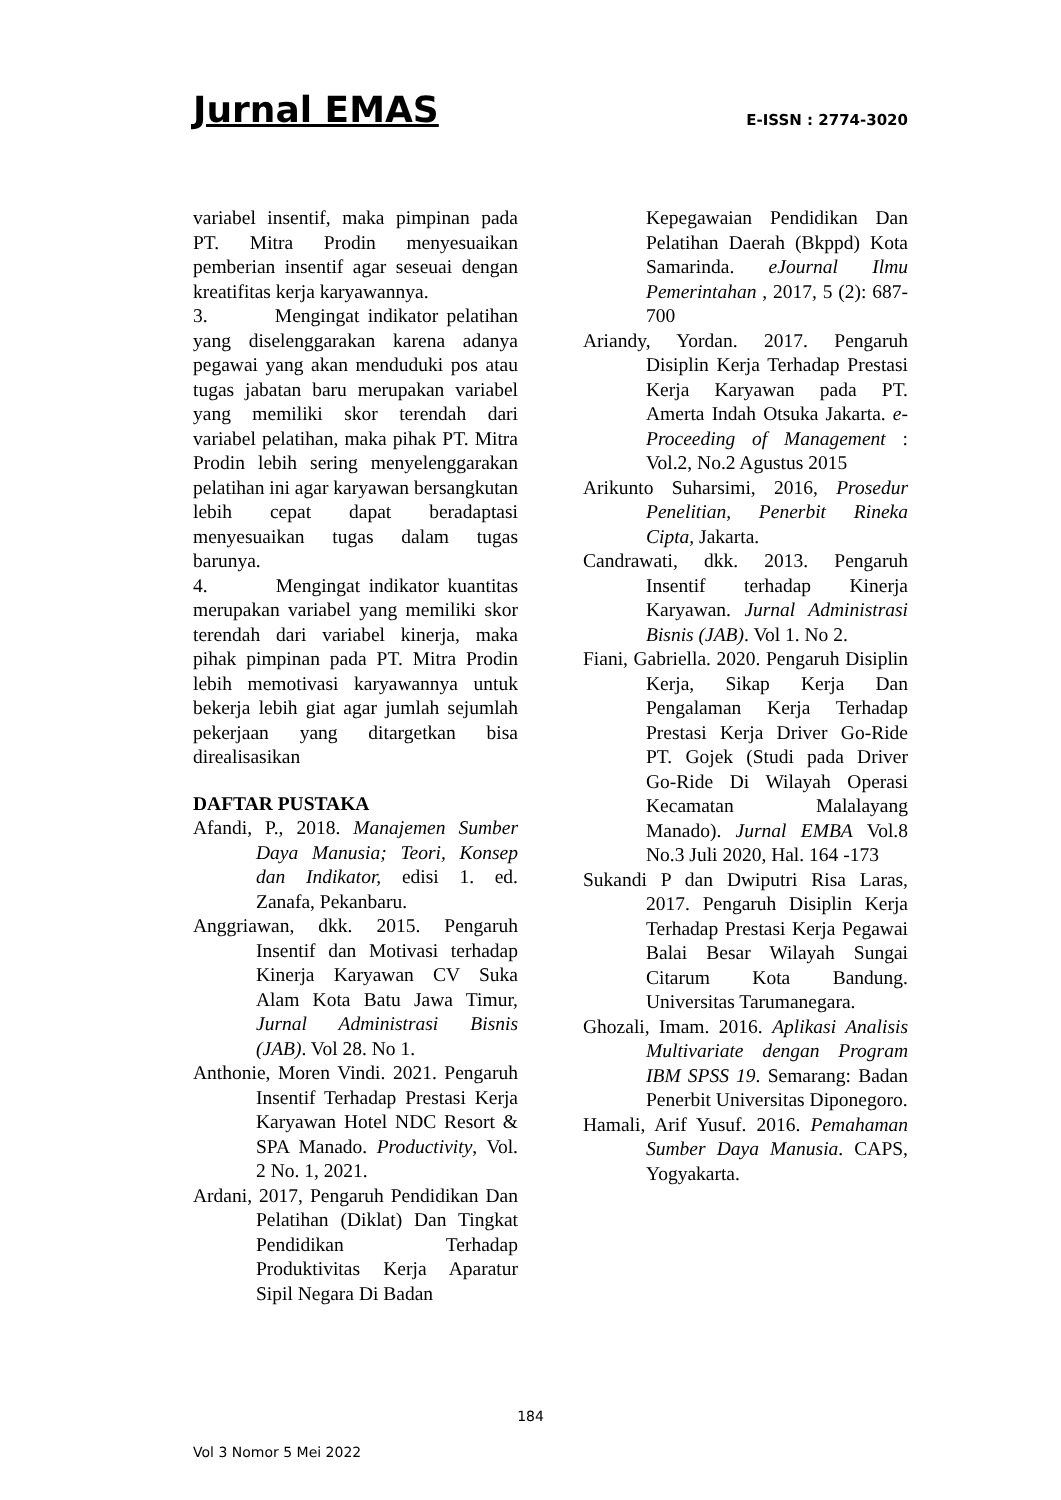Jurnal EMAS E-ISSN : 2774-3020
variabel insentif, maka pimpinan pada PT. Mitra Prodin menyesuaikan pemberian insentif agar seseuai dengan kreatifitas kerja karyawannya.
3. Mengingat indikator pelatihan yang diselenggarakan karena adanya pegawai yang akan menduduki pos atau tugas jabatan baru merupakan variabel yang memiliki skor terendah dari variabel pelatihan, maka pihak PT. Mitra Prodin lebih sering menyelenggarakan pelatihan ini agar karyawan bersangkutan lebih cepat dapat beradaptasi menyesuaikan tugas dalam tugas barunya.
4. Mengingat indikator kuantitas merupakan variabel yang memiliki skor terendah dari variabel kinerja, maka pihak pimpinan pada PT. Mitra Prodin lebih memotivasi karyawannya untuk bekerja lebih giat agar jumlah sejumlah pekerjaan yang ditargetkan bisa direalisasikan
DAFTAR PUSTAKA
Afandi, P., 2018. Manajemen Sumber Daya Manusia; Teori, Konsep dan Indikator, edisi 1. ed. Zanafa, Pekanbaru.
Anggriawan, dkk. 2015. Pengaruh Insentif dan Motivasi terhadap Kinerja Karyawan CV Suka Alam Kota Batu Jawa Timur, Jurnal Administrasi Bisnis (JAB). Vol 28. No 1.
Anthonie, Moren Vindi. 2021. Pengaruh Insentif Terhadap Prestasi Kerja Karyawan Hotel NDC Resort & SPA Manado. Productivity, Vol. 2 No. 1, 2021.
Ardani, 2017, Pengaruh Pendidikan Dan Pelatihan (Diklat) Dan Tingkat Pendidikan Terhadap Produktivitas Kerja Aparatur Sipil Negara Di Badan
Kepegawaian Pendidikan Dan Pelatihan Daerah (Bkppd) Kota Samarinda. eJournal Ilmu Pemerintahan , 2017, 5 (2): 687-700
Ariandy, Yordan. 2017. Pengaruh Disiplin Kerja Terhadap Prestasi Kerja Karyawan pada PT. Amerta Indah Otsuka Jakarta. e-Proceeding of Management : Vol.2, No.2 Agustus 2015
Arikunto Suharsimi, 2016, Prosedur Penelitian, Penerbit Rineka Cipta, Jakarta.
Candrawati, dkk. 2013. Pengaruh Insentif terhadap Kinerja Karyawan. Jurnal Administrasi Bisnis (JAB). Vol 1. No 2.
Fiani, Gabriella. 2020. Pengaruh Disiplin Kerja, Sikap Kerja Dan Pengalaman Kerja Terhadap Prestasi Kerja Driver Go-Ride PT. Gojek (Studi pada Driver Go-Ride Di Wilayah Operasi Kecamatan Malalayang Manado). Jurnal EMBA Vol.8 No.3 Juli 2020, Hal. 164 -173
Sukandi P dan Dwiputri Risa Laras, 2017. Pengaruh Disiplin Kerja Terhadap Prestasi Kerja Pegawai Balai Besar Wilayah Sungai Citarum Kota Bandung. Universitas Tarumanegara.
Ghozali, Imam. 2016. Aplikasi Analisis Multivariate dengan Program IBM SPSS 19. Semarang: Badan Penerbit Universitas Diponegoro.
Hamali, Arif Yusuf. 2016. Pemahaman Sumber Daya Manusia. CAPS, Yogyakarta.
184
Vol 3 Nomor 5 Mei 2022